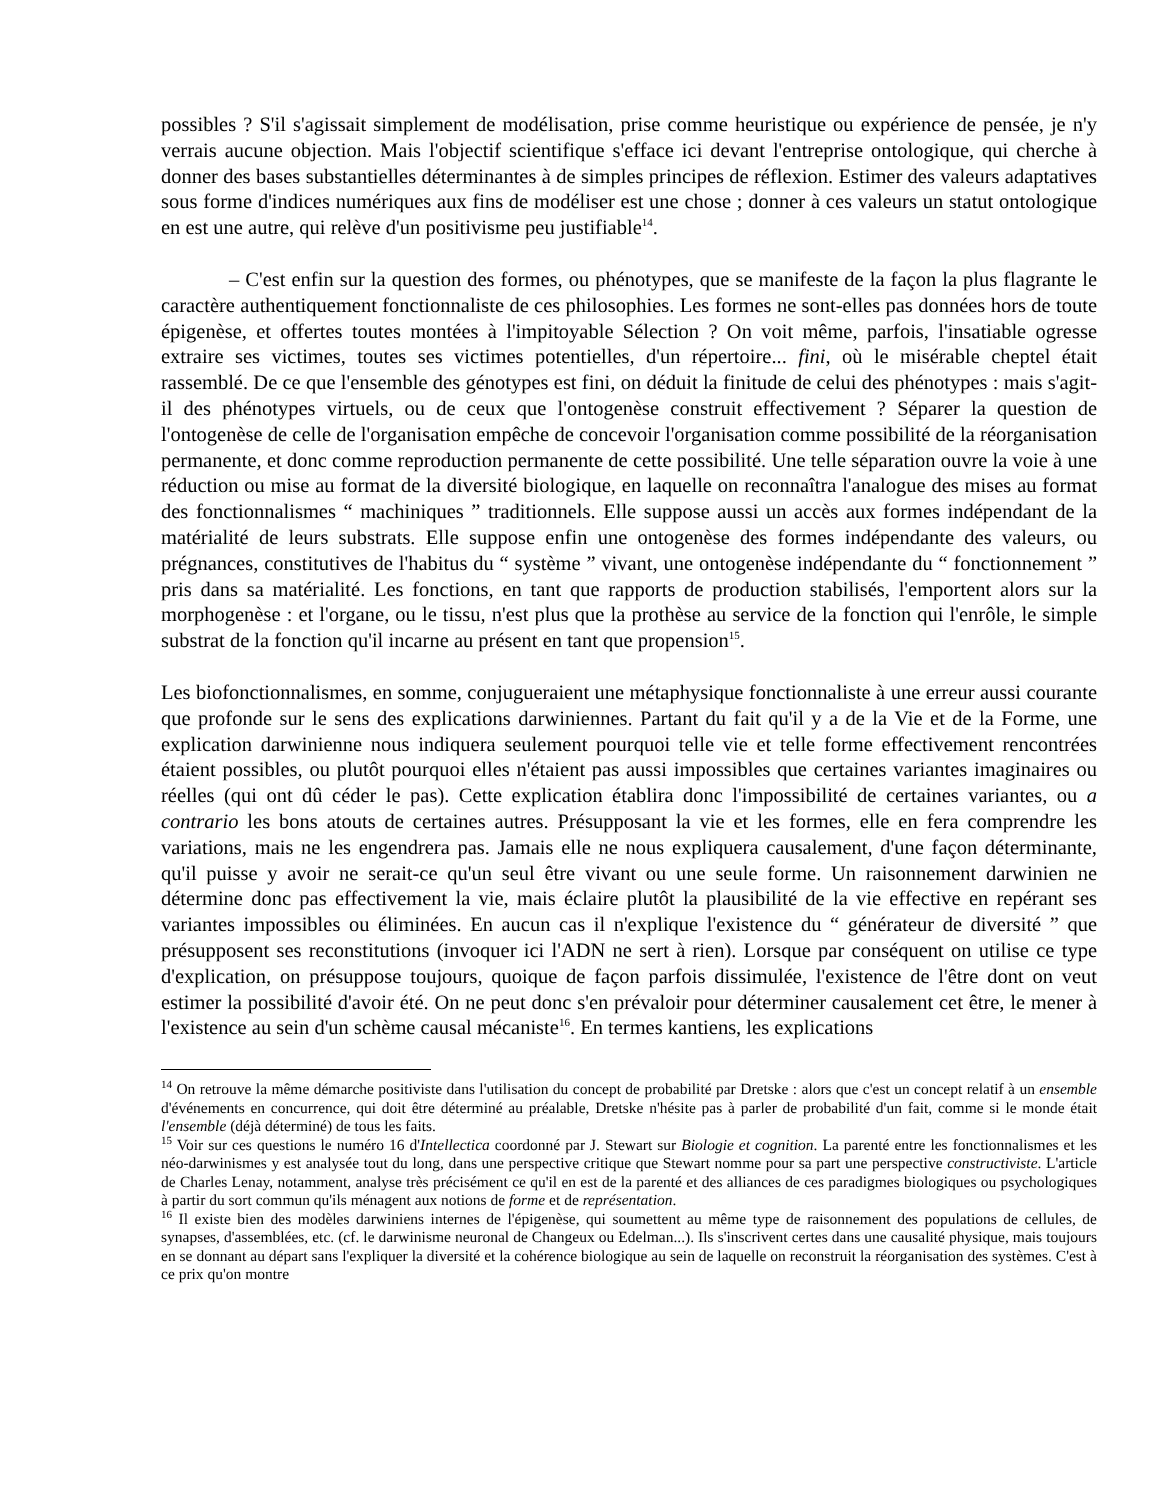possibles ? S'il s'agissait simplement de modélisation, prise comme heuristique ou expérience de pensée, je n'y verrais aucune objection. Mais l'objectif scientifique s'efface ici devant l'entreprise ontologique, qui cherche à donner des bases substantielles déterminantes à de simples principes de réflexion. Estimer des valeurs adaptatives sous forme d'indices numériques aux fins de modéliser est une chose ; donner à ces valeurs un statut ontologique en est une autre, qui relève d'un positivisme peu justifiable<sup>14</sup>.
– C'est enfin sur la question des formes, ou phénotypes, que se manifeste de la façon la plus flagrante le caractère authentiquement fonctionnaliste de ces philosophies. Les formes ne sont-elles pas données hors de toute épigenèse, et offertes toutes montées à l'impitoyable Sélection ? On voit même, parfois, l'insatiable ogresse extraire ses victimes, toutes ses victimes potentielles, d'un répertoire... fini, où le misérable cheptel était rassemblé. De ce que l'ensemble des génotypes est fini, on déduit la finitude de celui des phénotypes : mais s'agit-il des phénotypes virtuels, ou de ceux que l'ontogenèse construit effectivement ? Séparer la question de l'ontogenèse de celle de l'organisation empêche de concevoir l'organisation comme possibilité de la réorganisation permanente, et donc comme reproduction permanente de cette possibilité. Une telle séparation ouvre la voie à une réduction ou mise au format de la diversité biologique, en laquelle on reconnaîtra l'analogue des mises au format des fonctionnalismes “ machiniques ” traditionnels. Elle suppose aussi un accès aux formes indépendant de la matérialité de leurs substrats. Elle suppose enfin une ontogenèse des formes indépendante des valeurs, ou prégnances, constitutives de l'habitus du “ système ” vivant, une ontogenèse indépendante du “ fonctionnement ” pris dans sa matérialité. Les fonctions, en tant que rapports de production stabilisés, l'emportent alors sur la morphogenèse : et l'organe, ou le tissu, n'est plus que la prothèse au service de la fonction qui l'enrôle, le simple substrat de la fonction qu'il incarne au présent en tant que propension<sup>15</sup>.
Les biofonctionnalismes, en somme, conjugueraient une métaphysique fonctionnaliste à une erreur aussi courante que profonde sur le sens des explications darwiniennes. Partant du fait qu'il y a de la Vie et de la Forme, une explication darwinienne nous indiquera seulement pourquoi telle vie et telle forme effectivement rencontrées étaient possibles, ou plutôt pourquoi elles n'étaient pas aussi impossibles que certaines variantes imaginaires ou réelles (qui ont dû céder le pas). Cette explication établira donc l'impossibilité de certaines variantes, ou a contrario les bons atouts de certaines autres. Présupposant la vie et les formes, elle en fera comprendre les variations, mais ne les engendrera pas. Jamais elle ne nous expliquera causalement, d'une façon déterminante, qu'il puisse y avoir ne serait-ce qu'un seul être vivant ou une seule forme. Un raisonnement darwinien ne détermine donc pas effectivement la vie, mais éclaire plutôt la plausibilité de la vie effective en repérant ses variantes impossibles ou éliminées. En aucun cas il n'explique l'existence du “ générateur de diversité ” que présupposent ses reconstitutions (invoquer ici l'ADN ne sert à rien). Lorsque par conséquent on utilise ce type d'explication, on présuppose toujours, quoique de façon parfois dissimulée, l'existence de l'être dont on veut estimer la possibilité d'avoir été. On ne peut donc s'en prévaloir pour déterminer causalement cet être, le mener à l'existence au sein d'un schème causal mécaniste<sup>16</sup>. En termes kantiens, les explications
<sup>14</sup> On retrouve la même démarche positiviste dans l'utilisation du concept de probabilité par Dretske : alors que c'est un concept relatif à un ensemble d'événements en concurrence, qui doit être déterminé au préalable, Dretske n'hésite pas à parler de probabilité d'un fait, comme si le monde était l'ensemble (déjà déterminé) de tous les faits.
<sup>15</sup> Voir sur ces questions le numéro 16 d'Intellectica coordonné par J. Stewart sur Biologie et cognition. La parenté entre les fonctionnalismes et les néo-darwinismes y est analysée tout du long, dans une perspective critique que Stewart nomme pour sa part une perspective constructiviste. L'article de Charles Lenay, notamment, analyse très précisément ce qu'il en est de la parenté et des alliances de ces paradigmes biologiques ou psychologiques à partir du sort commun qu'ils ménagent aux notions de forme et de représentation.
<sup>16</sup> Il existe bien des modèles darwiniens internes de l'épigenèse, qui soumettent au même type de raisonnement des populations de cellules, de synapses, d'assemblées, etc. (cf. le darwinisme neuronal de Changeux ou Edelman...). Ils s'inscrivent certes dans une causalité physique, mais toujours en se donnant au départ sans l'expliquer la diversité et la cohérence biologique au sein de laquelle on reconstruit la réorganisation des systèmes. C'est à ce prix qu'on montre